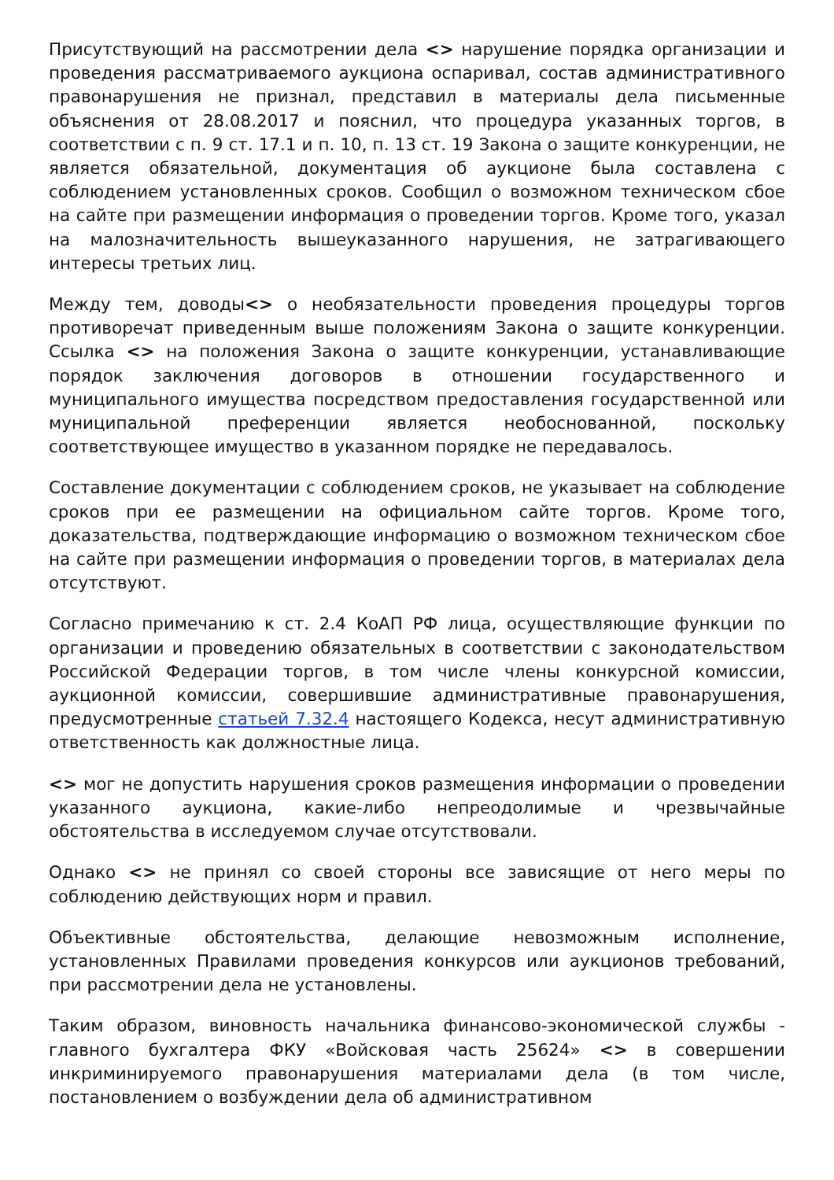Присутствующий на рассмотрении дела <> нарушение порядка организации и проведения рассматриваемого аукциона оспаривал, состав административного правонарушения не признал, представил в материалы дела письменные объяснения от 28.08.2017 и пояснил, что процедура указанных торгов, в соответствии с п. 9 ст. 17.1 и п. 10, п. 13 ст. 19 Закона о защите конкуренции, не является обязательной, документация об аукционе была составлена с соблюдением установленных сроков. Сообщил о возможном техническом сбое на сайте при размещении информация о проведении торгов. Кроме того, указал на малозначительность вышеуказанного нарушения, не затрагивающего интересы третьих лиц.
Между тем, доводы<> о необязательности проведения процедуры торгов противоречат приведенным выше положениям Закона о защите конкуренции. Ссылка <> на положения Закона о защите конкуренции, устанавливающие порядок заключения договоров в отношении государственного и муниципального имущества посредством предоставления государственной или муниципальной преференции является необоснованной, поскольку соответствующее имущество в указанном порядке не передавалось.
Составление документации с соблюдением сроков, не указывает на соблюдение сроков при ее размещении на официальном сайте торгов. Кроме того, доказательства, подтверждающие информацию о возможном техническом сбое на сайте при размещении информация о проведении торгов, в материалах дела отсутствуют.
Согласно примечанию к ст. 2.4 КоАП РФ лица, осуществляющие функции по организации и проведению обязательных в соответствии с законодательством Российской Федерации торгов, в том числе члены конкурсной комиссии, аукционной комиссии, совершившие административные правонарушения, предусмотренные статьей 7.32.4 настоящего Кодекса, несут административную ответственность как должностные лица.
<> мог не допустить нарушения сроков размещения информации о проведении указанного аукциона, какие-либо непреодолимые и чрезвычайные обстоятельства в исследуемом случае отсутствовали.
Однако <> не принял со своей стороны все зависящие от него меры по соблюдению действующих норм и правил.
Объективные обстоятельства, делающие невозможным исполнение, установленных Правилами проведения конкурсов или аукционов требований, при рассмотрении дела не установлены.
Таким образом, виновность начальника финансово-экономической службы - главного бухгалтера ФКУ «Войсковая часть 25624» <> в совершении инкриминируемого правонарушения материалами дела (в том числе, постановлением о возбуждении дела об административном